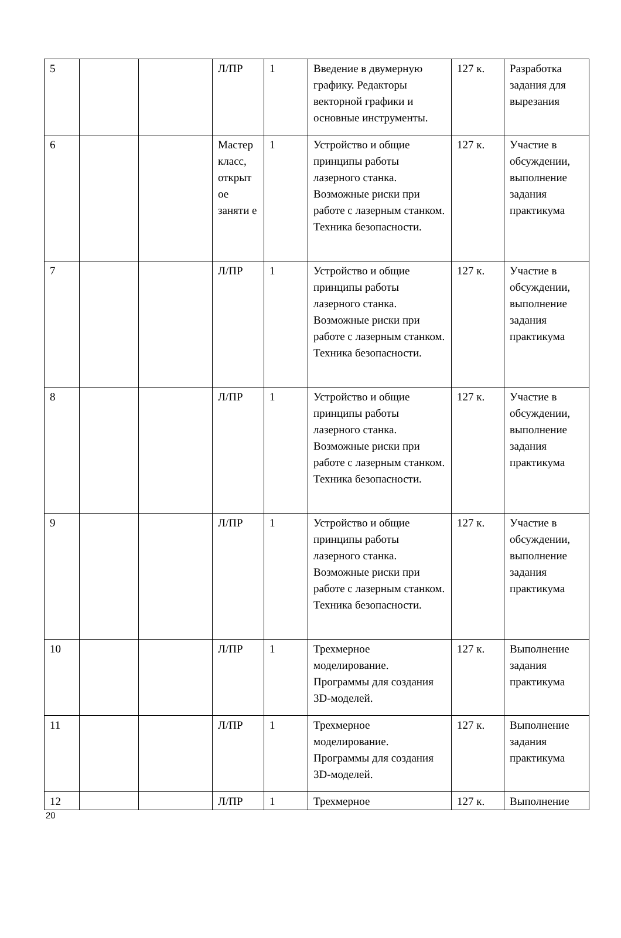| 5 | | | Л/ПР | 1 | Введение в двумерную графику. Редакторы векторной графики и основные инструменты. | 127 к. | Разработка задания для вырезания |
| 6 | | | Мастер класс, открыт ое заняти е | 1 | Устройство и общие принципы работы лазерного станка. Возможные риски при работе с лазерным станком. Техника безопасности. | 127 к. | Участие в обсуждении, выполнение задания практикума |
| 7 | | | Л/ПР | 1 | Устройство и общие принципы работы лазерного станка. Возможные риски при работе с лазерным станком. Техника безопасности. | 127 к. | Участие в обсуждении, выполнение задания практикума |
| 8 | | | Л/ПР | 1 | Устройство и общие принципы работы лазерного станка. Возможные риски при работе с лазерным станком. Техника безопасности. | 127 к. | Участие в обсуждении, выполнение задания практикума |
| 9 | | | Л/ПР | 1 | Устройство и общие принципы работы лазерного станка. Возможные риски при работе с лазерным станком. Техника безопасности. | 127 к. | Участие в обсуждении, выполнение задания практикума |
| 10 | | | Л/ПР | 1 | Трехмерное моделирование. Программы для создания 3D-моделей. | 127 к. | Выполнение задания практикума |
| 11 | | | Л/ПР | 1 | Трехмерное моделирование. Программы для создания 3D-моделей. | 127 к. | Выполнение задания практикума |
| 12 | | | Л/ПР | 1 | Трехмерное | 127 к. | Выполнение |
20